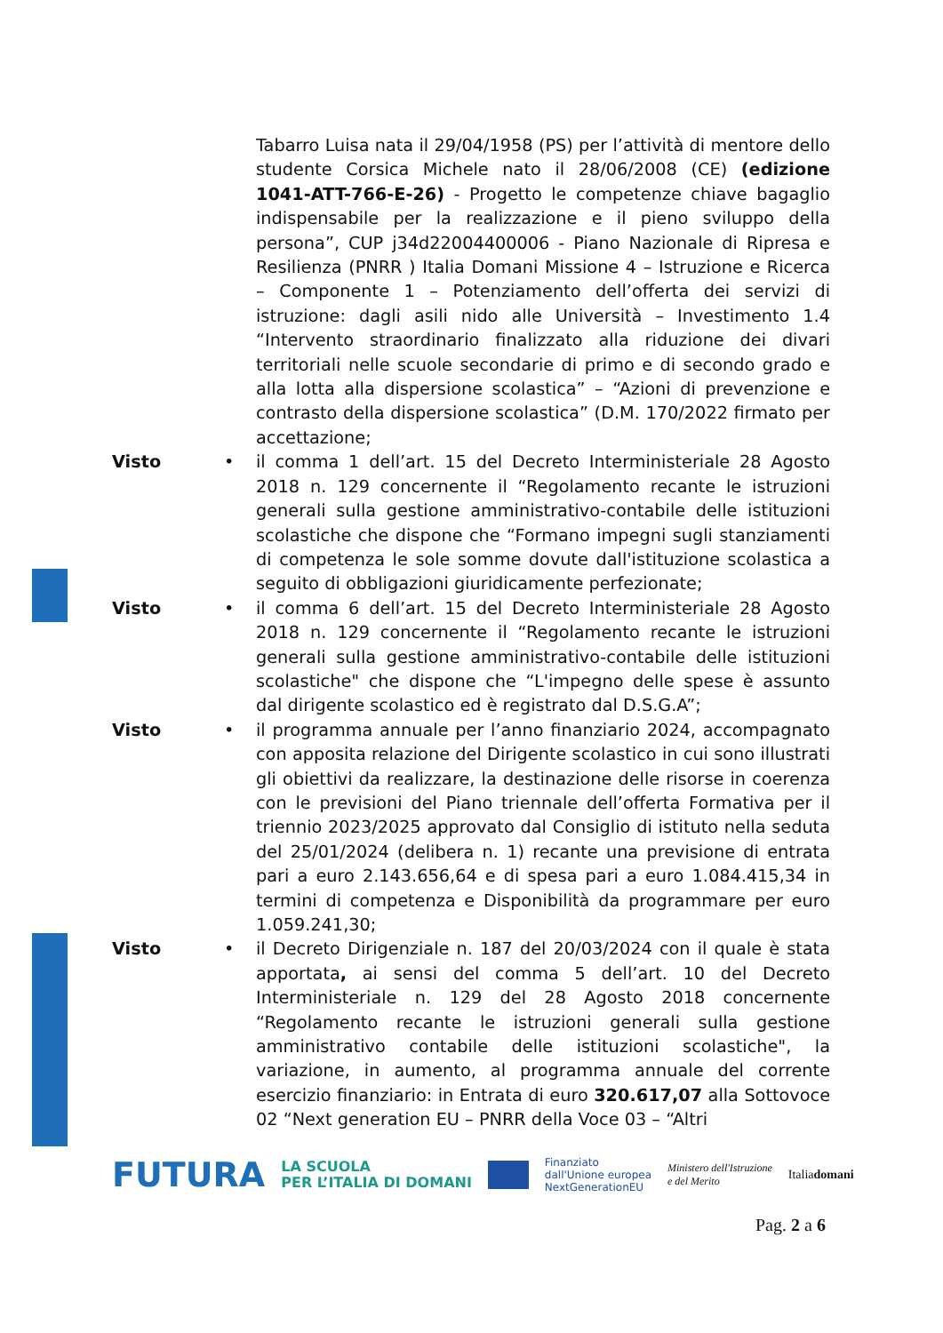Tabarro Luisa nata il 29/04/1958 (PS) per l’attività di mentore dello studente Corsica Michele nato il 28/06/2008 (CE) (edizione 1041-ATT-766-E-26) - Progetto le competenze chiave bagaglio indispensabile per la realizzazione e il pieno sviluppo della persona”, CUP j34d22004400006 - Piano Nazionale di Ripresa e Resilienza (PNRR ) Italia Domani Missione 4 – Istruzione e Ricerca – Componente 1 – Potenziamento dell’offerta dei servizi di istruzione: dagli asili nido alle Università – Investimento 1.4 “Intervento straordinario finalizzato alla riduzione dei divari territoriali nelle scuole secondarie di primo e di secondo grado e alla lotta alla dispersione scolastica” – “Azioni di prevenzione e contrasto della dispersione scolastica” (D.M. 170/2022 firmato per accettazione;
Visto • il comma 1 dell’art. 15 del Decreto Interministeriale 28 Agosto 2018 n. 129 concernente il “Regolamento recante le istruzioni generali sulla gestione amministrativo-contabile delle istituzioni scolastiche che dispone che “Formano impegni sugli stanziamenti di competenza le sole somme dovute dall'istituzione scolastica a seguito di obbligazioni giuridicamente perfezionate;
Visto • il comma 6 dell’art. 15 del Decreto Interministeriale 28 Agosto 2018 n. 129 concernente il “Regolamento recante le istruzioni generali sulla gestione amministrativo-contabile delle istituzioni scolastiche" che dispone che “L'impegno delle spese è assunto dal dirigente scolastico ed è registrato dal D.S.G.A”;
Visto • il programma annuale per l’anno finanziario 2024, accompagnato con apposita relazione del Dirigente scolastico in cui sono illustrati gli obiettivi da realizzare, la destinazione delle risorse in coerenza con le previsioni del Piano triennale dell’offerta Formativa per il triennio 2023/2025 approvato dal Consiglio di istituto nella seduta del 25/01/2024 (delibera n. 1) recante una previsione di entrata pari a euro 2.143.656,64 e di spesa pari a euro 1.084.415,34 in termini di competenza e Disponibilità da programmare per euro 1.059.241,30;
Visto • il Decreto Dirigenziale n. 187 del 20/03/2024 con il quale è stata apportata, ai sensi del comma 5 dell’art. 10 del Decreto Interministeriale n. 129 del 28 Agosto 2018 concernente “Regolamento recante le istruzioni generali sulla gestione amministrativo contabile delle istituzioni scolastiche", la variazione, in aumento, al programma annuale del corrente esercizio finanziario: in Entrata di euro 320.617,07 alla Sottovoce 02 “Next generation EU – PNRR della Voce 03 – “Altri
FUTURA LA SCUOLA
PER L’ITALIA DI DOMANI Finanziato
dall'Unione europea
NextGenerationEU Ministero dell'Istruzione
e del Merito Italiadomani
Pag. 2 a 6